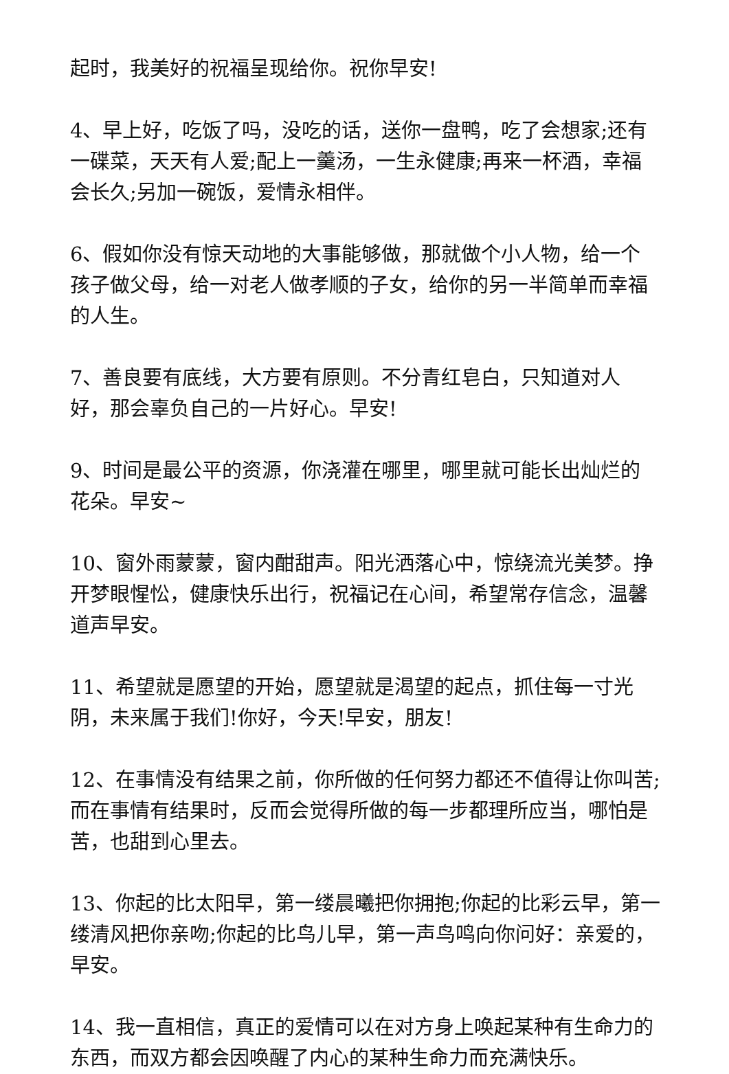起时，我美好的祝福呈现给你。祝你早安!
4、早上好，吃饭了吗，没吃的话，送你一盘鸭，吃了会想家;还有一碟菜，天天有人爱;配上一羹汤，一生永健康;再来一杯酒，幸福会长久;另加一碗饭，爱情永相伴。
6、假如你没有惊天动地的大事能够做，那就做个小人物，给一个孩子做父母，给一对老人做孝顺的子女，给你的另一半简单而幸福的人生。
7、善良要有底线，大方要有原则。不分青红皂白，只知道对人好，那会辜负自己的一片好心。早安!
9、时间是最公平的资源，你浇灌在哪里，哪里就可能长出灿烂的花朵。早安~
10、窗外雨蒙蒙，窗内酣甜声。阳光洒落心中，惊绕流光美梦。挣开梦眼惺忪，健康快乐出行，祝福记在心间，希望常存信念，温馨道声早安。
11、希望就是愿望的开始，愿望就是渴望的起点，抓住每一寸光阴，未来属于我们!你好，今天!早安，朋友!
12、在事情没有结果之前，你所做的任何努力都还不值得让你叫苦;而在事情有结果时，反而会觉得所做的每一步都理所应当，哪怕是苦，也甜到心里去。
13、你起的比太阳早，第一缕晨曦把你拥抱;你起的比彩云早，第一缕清风把你亲吻;你起的比鸟儿早，第一声鸟鸣向你问好：亲爱的，早安。
14、我一直相信，真正的爱情可以在对方身上唤起某种有生命力的东西，而双方都会因唤醒了内心的某种生命力而充满快乐。